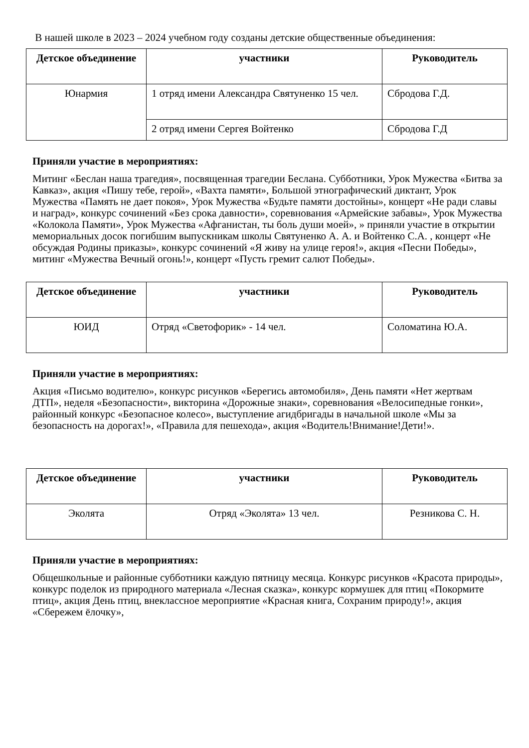В нашей школе в 2023 – 2024 учебном году созданы детские общественные объединения:
| Детское объединение | участники | Руководитель |
| --- | --- | --- |
| Юнармия | 1 отряд имени Александра Святуненко 15 чел. | Сбродова Г.Д. |
| | 2 отряд имени Сергея Войтенко | Сбродова Г.Д |
Приняли участие в мероприятиях:
Митинг «Беслан наша трагедия», посвященная трагедии Беслана. Субботники, Урок Мужества «Битва за Кавказ», акция «Пишу тебе, герой», «Вахта памяти», Большой этнографический диктант, Урок Мужества «Память не дает покоя», Урок Мужества «Будьте памяти достойны», концерт «Не ради славы и наград», конкурс сочинений «Без срока давности», соревнования «Армейские забавы», Урок Мужества «Колокола Памяти», Урок Мужества «Афганистан, ты боль души моей», » приняли участие в открытии мемориальных досок погибшим выпускникам школы Святуненко А. А. и Войтенко С.А. , концерт «Не обсуждая Родины приказы», конкурс сочинений «Я живу на улице героя!», акция «Песни Победы», митинг «Мужества Вечный огонь!», концерт «Пусть гремит салют Победы».
| Детское объединение | участники | Руководитель |
| --- | --- | --- |
| ЮИД | Отряд «Светофорик» - 14 чел. | Соломатина Ю.А. |
Приняли участие в мероприятиях:
Акция «Письмо водителю», конкурс рисунков «Берегись автомобиля», День памяти «Нет жертвам ДТП», неделя «Безопасности», викторина «Дорожные знаки», соревнования «Велосипедные гонки», районный конкурс «Безопасное колесо», выступление агидбригады в начальной школе «Мы за безопасность на дорогах!», «Правила для пешехода», акция «Водитель!Внимание!Дети!».
| Детское объединение | участники | Руководитель |
| --- | --- | --- |
| Эколята | Отряд «Эколята» 13 чел. | Резникова С. Н. |
Приняли участие в мероприятиях:
Общешкольные и районные субботники каждую пятницу месяца. Конкурс рисунков «Красота природы», конкурс поделок из природного материала «Лесная сказка», конкурс кормушек для птиц «Покормите птиц», акция День птиц, внеклассное мероприятие «Красная книга, Сохраним природу!», акция «Сбережем ёлочку»,